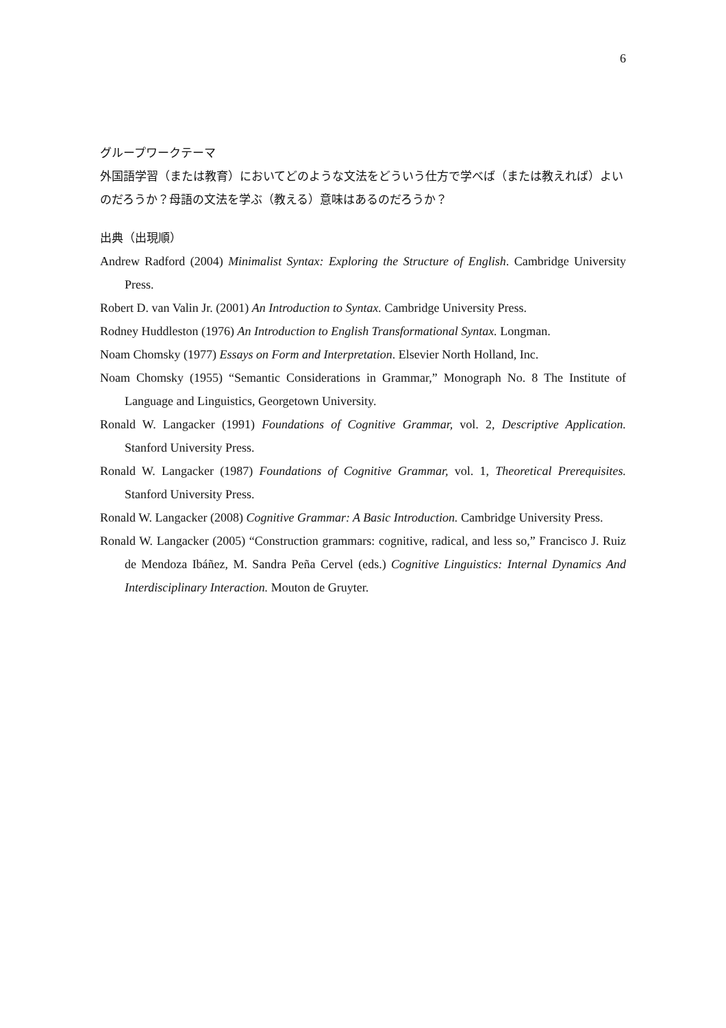6
グループワークテーマ
外国語学習（または教育）においてどのような文法をどういう仕方で学べば（または教えれば）よいのだろうか？母語の文法を学ぶ（教える）意味はあるのだろうか？
出典（出現順）
Andrew Radford (2004) Minimalist Syntax: Exploring the Structure of English. Cambridge University Press.
Robert D. van Valin Jr. (2001) An Introduction to Syntax. Cambridge University Press.
Rodney Huddleston (1976) An Introduction to English Transformational Syntax. Longman.
Noam Chomsky (1977) Essays on Form and Interpretation. Elsevier North Holland, Inc.
Noam Chomsky (1955) “Semantic Considerations in Grammar,” Monograph No. 8 The Institute of Language and Linguistics, Georgetown University.
Ronald W. Langacker (1991) Foundations of Cognitive Grammar, vol. 2, Descriptive Application. Stanford University Press.
Ronald W. Langacker (1987) Foundations of Cognitive Grammar, vol. 1, Theoretical Prerequisites. Stanford University Press.
Ronald W. Langacker (2008) Cognitive Grammar: A Basic Introduction. Cambridge University Press.
Ronald W. Langacker (2005) “Construction grammars: cognitive, radical, and less so,” Francisco J. Ruiz de Mendoza Ibáñez, M. Sandra Peña Cervel (eds.) Cognitive Linguistics: Internal Dynamics And Interdisciplinary Interaction. Mouton de Gruyter.